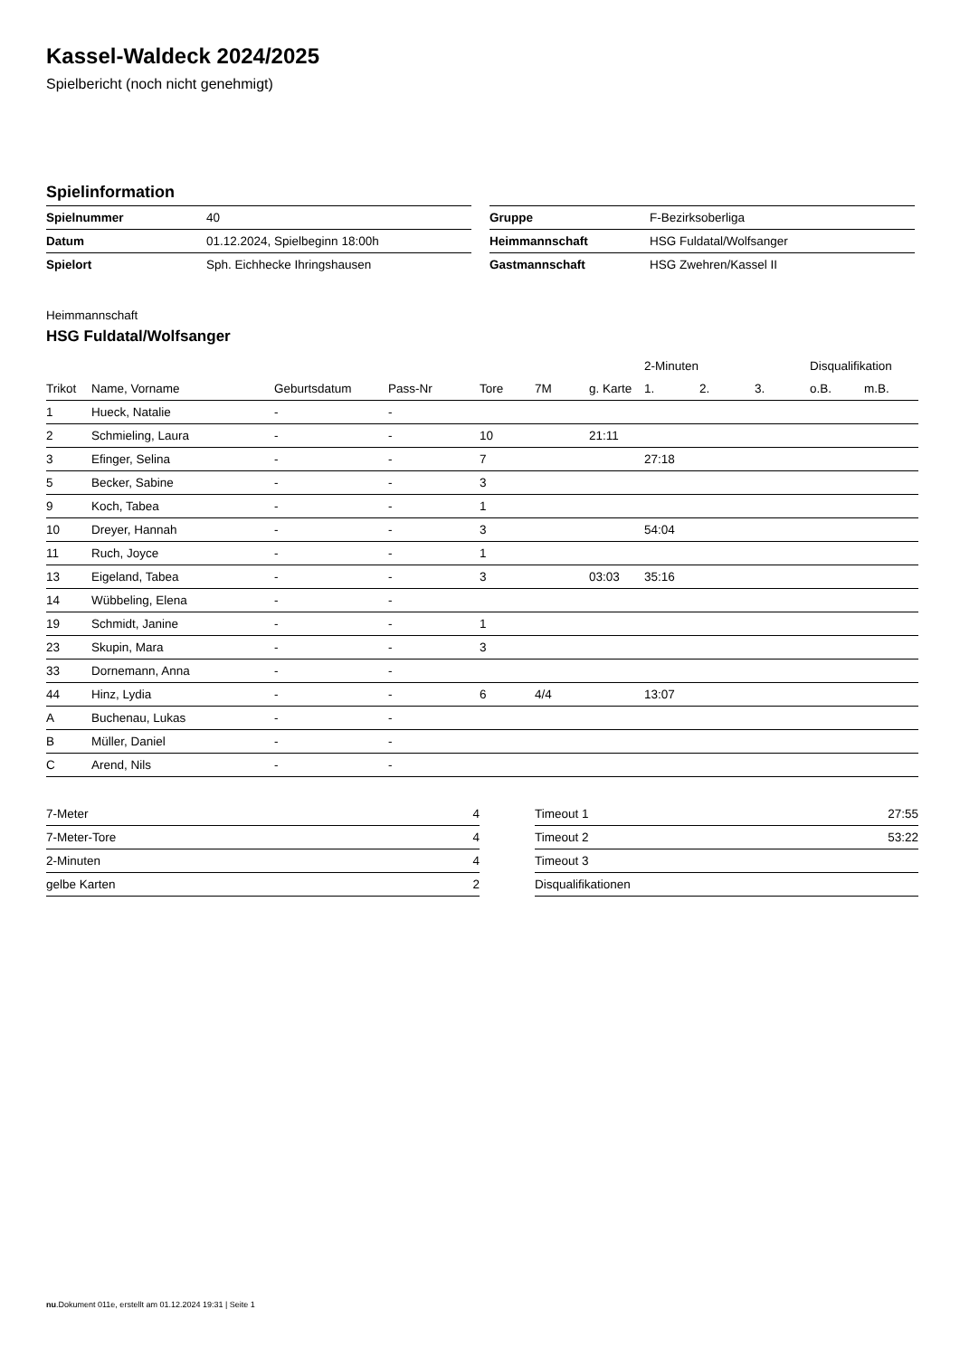Kassel-Waldeck 2024/2025
Spielbericht (noch nicht genehmigt)
Spielinformation
| Spielnummer | 40 |
| Datum | 01.12.2024, Spielbeginn 18:00h |
| Spielort | Sph. Eichhecke Ihringshausen |
| Gruppe | F-Bezirksoberliga |
| Heimmannschaft | HSG Fuldatal/Wolfsanger |
| Gastmannschaft | HSG Zwehren/Kassel II |
Heimmannschaft
HSG Fuldatal/Wolfsanger
| | | | | | | | 2-Minuten | | | Disqualifikation | |
| --- | --- | --- | --- | --- | --- | --- | --- | --- | --- | --- | --- |
| Trikot | Name, Vorname | Geburtsdatum | Pass-Nr | Tore | 7M | g. Karte | 1. | 2. | 3. | o.B. | m.B. |
| 1 | Hueck, Natalie | - | - | | | | | | | | |
| 2 | Schmieling, Laura | - | - | 10 | | 21:11 | | | | | |
| 3 | Efinger, Selina | - | - | 7 | | | 27:18 | | | | |
| 5 | Becker, Sabine | - | - | 3 | | | | | | | |
| 9 | Koch, Tabea | - | - | 1 | | | | | | | |
| 10 | Dreyer, Hannah | - | - | 3 | | | 54:04 | | | | |
| 11 | Ruch, Joyce | - | - | 1 | | | | | | | |
| 13 | Eigeland, Tabea | - | - | 3 | | 03:03 | 35:16 | | | | |
| 14 | Wübbeling, Elena | - | - | | | | | | | | |
| 19 | Schmidt, Janine | - | - | 1 | | | | | | | |
| 23 | Skupin, Mara | - | - | 3 | | | | | | | |
| 33 | Dornemann, Anna | - | - | | | | | | | | |
| 44 | Hinz, Lydia | - | - | 6 | 4/4 | | 13:07 | | | | |
| A | Buchenau, Lukas | - | - | | | | | | | | |
| B | Müller, Daniel | - | - | | | | | | | | |
| C | Arend, Nils | - | - | | | | | | | | |
| 7-Meter | 4 |
| 7-Meter-Tore | 4 |
| 2-Minuten | 4 |
| gelbe Karten | 2 |
| Timeout 1 | 27:55 |
| Timeout 2 | 53:22 |
| Timeout 3 | |
| Disqualifikationen | |
nu.Dokument 011e, erstellt am 01.12.2024 19:31 | Seite 1